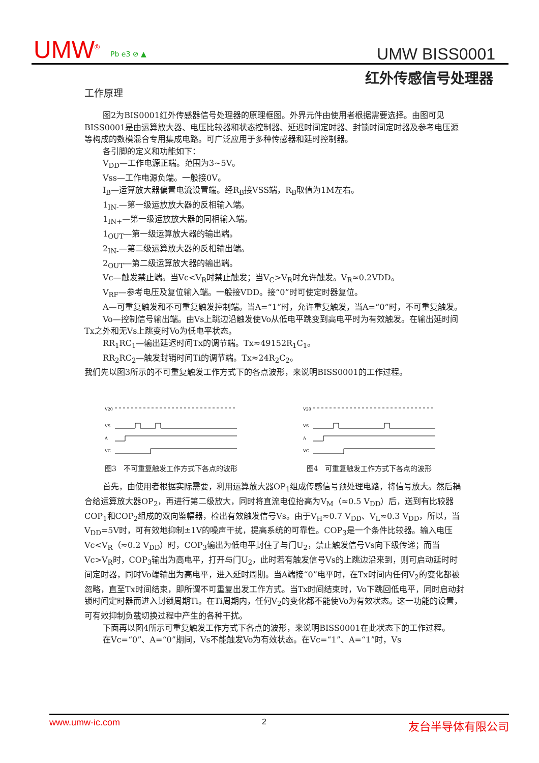UMW<sup>®</sup> Pb e3 ⊘ ▲ UMW BISS0001
红外传感信号处理器
工作原理
图2为BIS0001红外传感器信号处理器的原理框图。外界元件由使用者根据需要选择。由图可见BISS0001是由运算放大器、电压比较器和状态控制器、延迟时间定时器、封锁时间定时器及参考电压源等构成的数模混合专用集成电路。可广泛应用于多种传感器和延时控制器。
各引脚的定义和功能如下：
V<sub>DD</sub>—工作电源正端。范围为3~5V。
Vss—工作电源负端。一般接0V。
I<sub>B</sub>—运算放大器偏置电流设置端。经R<sub>B</sub>接VSS端，R<sub>B</sub>取值为1M左右。
1<sub>IN-</sub>—第一级运放放大器的反相输入端。
1<sub>IN+</sub>—第一级运放放大器的同相输入端。
1<sub>OUT</sub>—第一级运算放大器的输出端。
2<sub>IN-</sub>—第二级运算放大器的反相输出端。
2<sub>OUT</sub>—第二级运算放大器的输出端。
Vc—触发禁止端。当Vc<V<sub>R</sub>时禁止触发；当V<sub>C</sub>>V<sub>R</sub>时允许触发。V<sub>R</sub>≈0.2VDD。
V<sub>RF</sub>—参考电压及复位输入端。一般接VDD。接“0”时可使定时器复位。
A—可重复触发和不可重复触发控制端。当A=“1”时，允许重复触发，当A=“0”时，不可重复触发。
Vo—控制信号输出端。由Vs上跳边沿触发使Vo从低电平跳变到高电平时为有效触发。在输出延时间Tx之外和无Vs上跳变时Vo为低电平状态。
RR<sub>1</sub>RC<sub>1</sub>—输出延迟时间Tx的调节端。Tx≈49152R<sub>1</sub>C<sub>1</sub>。
RR<sub>2</sub>RC<sub>2</sub>—触发封销时间Ti的调节端。Tx≈24R<sub>2</sub>C<sub>2</sub>。
我们先以图3所示的不可重复触发工作方式下的各点波形，来说明BISS0001的工作过程。
V20
VS
A
VC
图3　不可重复触发工作方式下各点的波形
V20
VS
A
VC
图4　可重复触发工作方式下各点的波形
首先，由使用者根据实际需要，利用运算放大器OP<sub>1</sub>组成传感信号预处理电路，将信号放大。然后耦合给运算放大器OP<sub>2</sub>，再进行第二级放大，同时将直流电位抬高为V<sub>M</sub>（≈0.5 V<sub>DD</sub>）后，送到有比较器COP<sub>1</sub>和COP<sub>2</sub>组成的双向鉴幅器，检出有效触发信号Vs。由于V<sub>H</sub>≈0.7 V<sub>DD</sub>、V<sub>L</sub>≈0.3 V<sub>DD</sub>，所以，当V<sub>DD</sub>=5V时，可有效地抑制±1V的噪声干扰，提高系统的可靠性。COP<sub>3</sub>是一个条件比较器。输入电压Vc<V<sub>R</sub>（≈0.2 V<sub>DD</sub>）时，COP<sub>3</sub>输出为低电平封住了与门U<sub>2</sub>，禁止触发信号Vs向下级传递；而当Vc>V<sub>R</sub>时，COP<sub>3</sub>输出为高电平，打开与门U<sub>2</sub>，此时若有触发信号Vs的上跳边沿来到，则可启动延时时间定时器，同时Vo端输出为高电平，进入延时周期。当A端接“0”电平时，在Tx时间内任何V<sub>2</sub>的变化都被忽略，直至Tx时间结束，即所谓不可重复出发工作方式。当Tx时间结束时，Vo下跳回低电平，同时启动封锁时间定时器而进入封锁周期Ti。在Ti周期内，任何V<sub>2</sub>的变化都不能使Vo为有效状态。这一功能的设置，可有效抑制负载切换过程中产生的各种干扰。
下面再以图4所示可重复触发工作方式下各点的波形，来说明BISS0001在此状态下的工作过程。
在Vc=“0”、A=“0”期间，Vs不能触发Vo为有效状态。在Vc=“1”、A=“1”时，Vs
www.umw-ic.com 2 友台半导体有限公司